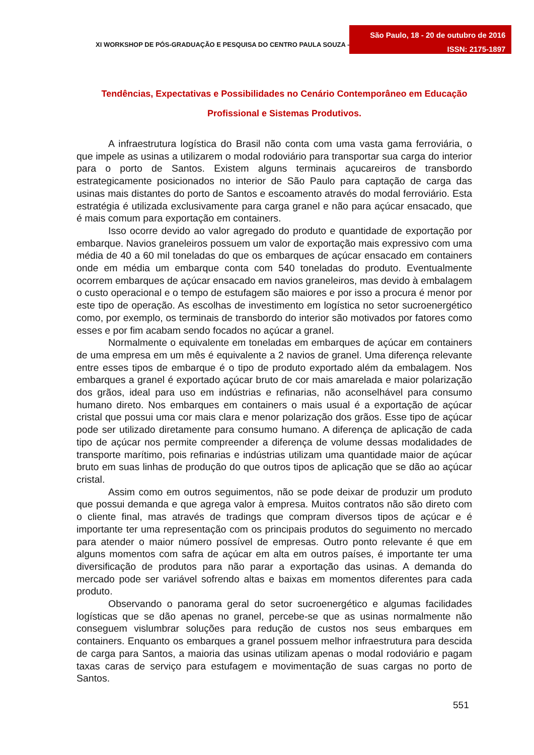XI WORKSHOP DE PÓS-GRADUAÇÃO E PESQUISA DO CENTRO PAULA SOUZA -
São Paulo, 18 - 20 de outubro de 2016
ISSN: 2175-1897
Tendências, Expectativas e Possibilidades no Cenário Contemporâneo em Educação
Profissional e Sistemas Produtivos.
A infraestrutura logística do Brasil não conta com uma vasta gama ferroviária, o que impele as usinas a utilizarem o modal rodoviário para transportar sua carga do interior para o porto de Santos. Existem alguns terminais açucareiros de transbordo estrategicamente posicionados no interior de São Paulo para captação de carga das usinas mais distantes do porto de Santos e escoamento através do modal ferroviário. Esta estratégia é utilizada exclusivamente para carga granel e não para açúcar ensacado, que é mais comum para exportação em containers.
Isso ocorre devido ao valor agregado do produto e quantidade de exportação por embarque. Navios graneleiros possuem um valor de exportação mais expressivo com uma média de 40 a 60 mil toneladas do que os embarques de açúcar ensacado em containers onde em média um embarque conta com 540 toneladas do produto. Eventualmente ocorrem embarques de açúcar ensacado em navios graneleiros, mas devido à embalagem o custo operacional e o tempo de estufagem são maiores e por isso a procura é menor por este tipo de operação. As escolhas de investimento em logística no setor sucroenergético como, por exemplo, os terminais de transbordo do interior são motivados por fatores como esses e por fim acabam sendo focados no açúcar a granel.
Normalmente o equivalente em toneladas em embarques de açúcar em containers de uma empresa em um mês é equivalente a 2 navios de granel. Uma diferença relevante entre esses tipos de embarque é o tipo de produto exportado além da embalagem. Nos embarques a granel é exportado açúcar bruto de cor mais amarelada e maior polarização dos grãos, ideal para uso em indústrias e refinarias, não aconselhável para consumo humano direto. Nos embarques em containers o mais usual é a exportação de açúcar cristal que possui uma cor mais clara e menor polarização dos grãos. Esse tipo de açúcar pode ser utilizado diretamente para consumo humano. A diferença de aplicação de cada tipo de açúcar nos permite compreender a diferença de volume dessas modalidades de transporte marítimo, pois refinarias e indústrias utilizam uma quantidade maior de açúcar bruto em suas linhas de produção do que outros tipos de aplicação que se dão ao açúcar cristal.
Assim como em outros seguimentos, não se pode deixar de produzir um produto que possui demanda e que agrega valor à empresa. Muitos contratos não são direto com o cliente final, mas através de tradings que compram diversos tipos de açúcar e é importante ter uma representação com os principais produtos do seguimento no mercado para atender o maior número possível de empresas. Outro ponto relevante é que em alguns momentos com safra de açúcar em alta em outros países, é importante ter uma diversificação de produtos para não parar a exportação das usinas. A demanda do mercado pode ser variável sofrendo altas e baixas em momentos diferentes para cada produto.
Observando o panorama geral do setor sucroenergético e algumas facilidades logísticas que se dão apenas no granel, percebe-se que as usinas normalmente não conseguem vislumbrar soluções para redução de custos nos seus embarques em containers. Enquanto os embarques a granel possuem melhor infraestrutura para descida de carga para Santos, a maioria das usinas utilizam apenas o modal rodoviário e pagam taxas caras de serviço para estufagem e movimentação de suas cargas no porto de Santos.
551